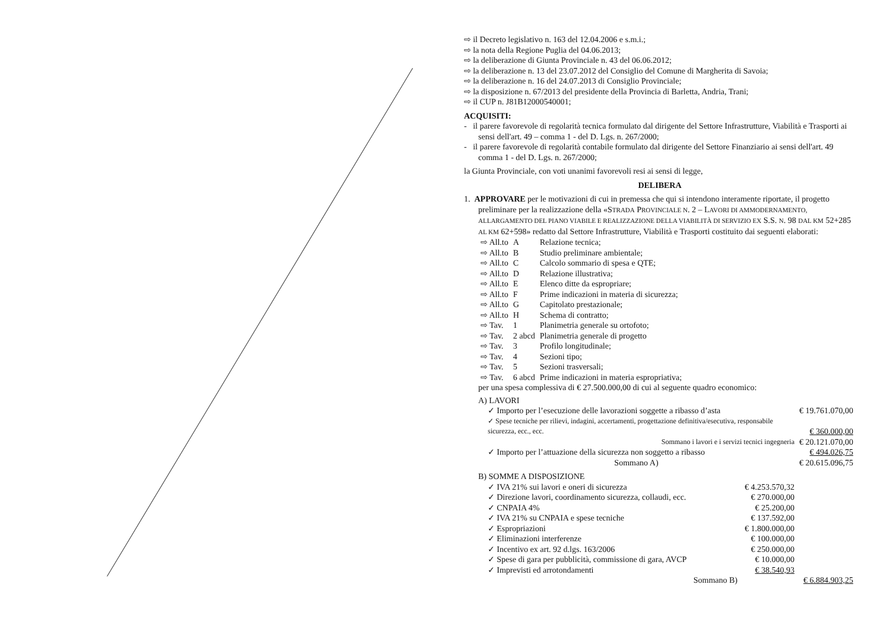⇨ il Decreto legislativo n. 163 del 12.04.2006 e s.m.i.;
⇨ la nota della Regione Puglia del 04.06.2013;
⇨ la deliberazione di Giunta Provinciale n. 43 del 06.06.2012;
⇨ la deliberazione n. 13 del 23.07.2012 del Consiglio del Comune di Margherita di Savoia;
⇨ la deliberazione n. 16 del 24.07.2013 di Consiglio Provinciale;
⇨ la disposizione n. 67/2013 del presidente della Provincia di Barletta, Andria, Trani;
⇨ il CUP n. J81B12000540001;
ACQUISITI:
- il parere favorevole di regolarità tecnica formulato dal dirigente del Settore Infrastrutture, Viabilità e Trasporti ai sensi dell'art. 49 – comma 1 - del D. Lgs. n. 267/2000;
- il parere favorevole di regolarità contabile formulato dal dirigente del Settore Finanziario ai sensi dell'art. 49 comma 1 - del D. Lgs. n. 267/2000;
la Giunta Provinciale, con voti unanimi favorevoli resi ai sensi di legge,
DELIBERA
1. APPROVARE per le motivazioni di cui in premessa che qui si intendono interamente riportate, il progetto preliminare per la realizzazione della «STRADA PROVINCIALE N. 2 – LAVORI DI AMMODERNAMENTO, ALLARGAMENTO DEL PIANO VIABILE E REALIZZAZIONE DELLA VIABILITÀ DI SERVIZIO EX S.S. N. 98 DAL KM 52+285 AL KM 62+598» redatto dal Settore Infrastrutture, Viabilità e Trasporti costituito dai seguenti elaborati:
| ⇨ All.to | A | Relazione tecnica; |
| ⇨ All.to | B | Studio preliminare ambientale; |
| ⇨ All.to | C | Calcolo sommario di spesa e QTE; |
| ⇨ All.to | D | Relazione illustrativa; |
| ⇨ All.to | E | Elenco ditte da espropriare; |
| ⇨ All.to | F | Prime indicazioni in materia di sicurezza; |
| ⇨ All.to | G | Capitolato prestazionale; |
| ⇨ All.to | H | Schema di contratto; |
| ⇨ Tav. | 1 | Planimetria generale su ortofoto; |
| ⇨ Tav. | 2 abcd | Planimetria generale di progetto |
| ⇨ Tav. | 3 | Profilo longitudinale; |
| ⇨ Tav. | 4 | Sezioni tipo; |
| ⇨ Tav. | 5 | Sezioni trasversali; |
| ⇨ Tav. | 6 abcd | Prime indicazioni in materia espropriativa; |
per una spesa complessiva di € 27.500.000,00 di cui al seguente quadro economico:
| A) LAVORI | | |
| ✓ Importo per l’esecuzione delle lavorazioni soggette a ribasso d’asta | | € 19.761.070,00 |
| ✓ Spese tecniche per rilievi, indagini, accertamenti, progettazione definitiva/esecutiva, responsabile sicurezza, ecc., ecc. | | € 360.000,00 |
| Sommano i lavori e i servizi tecnici ingegneria | | € 20.121.070,00 |
| ✓ Importo per l’attuazione della sicurezza non soggetto a ribasso | | € 494.026,75 |
| Sommano A) | | € 20.615.096,75 |
| B) SOMME A DISPOSIZIONE | | |
| ✓ IVA 21% sui lavori e oneri di sicurezza | € 4.253.570,32 | |
| ✓ Direzione lavori, coordinamento sicurezza, collaudi, ecc. | € 270.000,00 | |
| ✓ CNPAIA 4% | € 25.200,00 | |
| ✓ IVA 21% su CNPAIA e spese tecniche | € 137.592,00 | |
| ✓ Espropriazioni | € 1.800.000,00 | |
| ✓ Eliminazioni interferenze | € 100.000,00 | |
| ✓ Incentivo ex art. 92 d.lgs. 163/2006 | € 250.000,00 | |
| ✓ Spese di gara per pubblicità, commissione di gara, AVCP | € 10.000,00 | |
| ✓ Imprevisti ed arrotondamenti | € 38.540,93 | |
| Sommano B) | | € 6.884.903,25 |